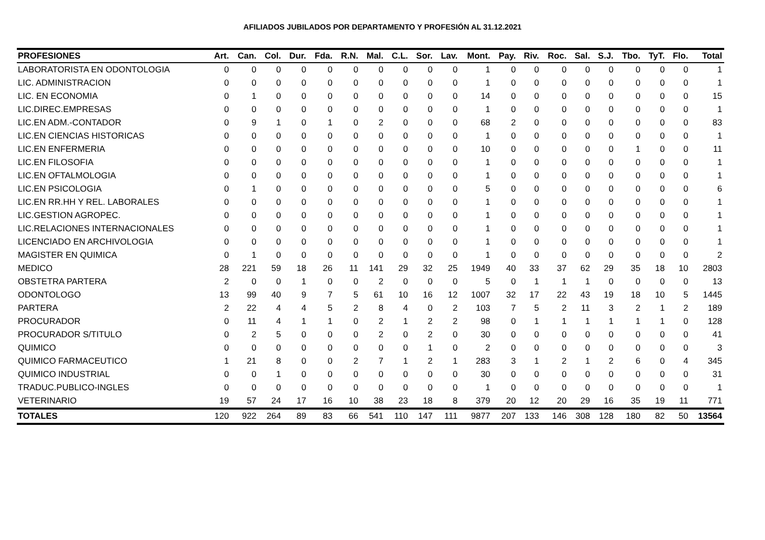AFILIADOS JUBILADOS POR DEPARTAMENTO Y PROFESIÓN AL 31.12.2021
| PROFESIONES | Art. | Can. | Col. | Dur. | Fda. | R.N. | Mal. | C.L. | Sor. | Lav. | Mont. | Pay. | Riv. | Roc. | Sal. | S.J. | Tbo. | TyT. | Flo. | Total |
| --- | --- | --- | --- | --- | --- | --- | --- | --- | --- | --- | --- | --- | --- | --- | --- | --- | --- | --- | --- | --- |
| LABORATORISTA EN ODONTOLOGIA | 0 | 0 | 0 | 0 | 0 | 0 | 0 | 0 | 0 | 0 | 1 | 0 | 0 | 0 | 0 | 0 | 0 | 0 | 0 | 1 |
| LIC. ADMINISTRACION | 0 | 0 | 0 | 0 | 0 | 0 | 0 | 0 | 0 | 0 | 1 | 0 | 0 | 0 | 0 | 0 | 0 | 0 | 0 | 1 |
| LIC. EN ECONOMIA | 0 | 1 | 0 | 0 | 0 | 0 | 0 | 0 | 0 | 0 | 14 | 0 | 0 | 0 | 0 | 0 | 0 | 0 | 0 | 15 |
| LIC.DIREC.EMPRESAS | 0 | 0 | 0 | 0 | 0 | 0 | 0 | 0 | 0 | 0 | 1 | 0 | 0 | 0 | 0 | 0 | 0 | 0 | 0 | 1 |
| LIC.EN ADM.-CONTADOR | 0 | 9 | 1 | 0 | 1 | 0 | 2 | 0 | 0 | 0 | 68 | 2 | 0 | 0 | 0 | 0 | 0 | 0 | 0 | 83 |
| LIC.EN CIENCIAS HISTORICAS | 0 | 0 | 0 | 0 | 0 | 0 | 0 | 0 | 0 | 0 | 1 | 0 | 0 | 0 | 0 | 0 | 0 | 0 | 0 | 1 |
| LIC.EN ENFERMERIA | 0 | 0 | 0 | 0 | 0 | 0 | 0 | 0 | 0 | 0 | 10 | 0 | 0 | 0 | 0 | 0 | 1 | 0 | 0 | 11 |
| LIC.EN FILOSOFIA | 0 | 0 | 0 | 0 | 0 | 0 | 0 | 0 | 0 | 0 | 1 | 0 | 0 | 0 | 0 | 0 | 0 | 0 | 0 | 1 |
| LIC.EN OFTALMOLOGIA | 0 | 0 | 0 | 0 | 0 | 0 | 0 | 0 | 0 | 0 | 1 | 0 | 0 | 0 | 0 | 0 | 0 | 0 | 0 | 1 |
| LIC.EN PSICOLOGIA | 0 | 1 | 0 | 0 | 0 | 0 | 0 | 0 | 0 | 0 | 5 | 0 | 0 | 0 | 0 | 0 | 0 | 0 | 0 | 6 |
| LIC.EN RR.HH Y REL. LABORALES | 0 | 0 | 0 | 0 | 0 | 0 | 0 | 0 | 0 | 0 | 1 | 0 | 0 | 0 | 0 | 0 | 0 | 0 | 0 | 1 |
| LIC.GESTION AGROPEC. | 0 | 0 | 0 | 0 | 0 | 0 | 0 | 0 | 0 | 0 | 1 | 0 | 0 | 0 | 0 | 0 | 0 | 0 | 0 | 1 |
| LIC.RELACIONES INTERNACIONALES | 0 | 0 | 0 | 0 | 0 | 0 | 0 | 0 | 0 | 0 | 1 | 0 | 0 | 0 | 0 | 0 | 0 | 0 | 0 | 1 |
| LICENCIADO EN ARCHIVOLOGIA | 0 | 0 | 0 | 0 | 0 | 0 | 0 | 0 | 0 | 0 | 1 | 0 | 0 | 0 | 0 | 0 | 0 | 0 | 0 | 1 |
| MAGISTER EN QUIMICA | 0 | 1 | 0 | 0 | 0 | 0 | 0 | 0 | 0 | 0 | 1 | 0 | 0 | 0 | 0 | 0 | 0 | 0 | 0 | 2 |
| MEDICO | 28 | 221 | 59 | 18 | 26 | 11 | 141 | 29 | 32 | 25 | 1949 | 40 | 33 | 37 | 62 | 29 | 35 | 18 | 10 | 2803 |
| OBSTETRA PARTERA | 2 | 0 | 0 | 1 | 0 | 0 | 2 | 0 | 0 | 0 | 5 | 0 | 1 | 1 | 1 | 0 | 0 | 0 | 0 | 13 |
| ODONTOLOGO | 13 | 99 | 40 | 9 | 7 | 5 | 61 | 10 | 16 | 12 | 1007 | 32 | 17 | 22 | 43 | 19 | 18 | 10 | 5 | 1445 |
| PARTERA | 2 | 22 | 4 | 4 | 5 | 2 | 8 | 4 | 0 | 2 | 103 | 7 | 5 | 2 | 11 | 3 | 2 | 1 | 2 | 189 |
| PROCURADOR | 0 | 11 | 4 | 1 | 1 | 0 | 2 | 1 | 2 | 2 | 98 | 0 | 1 | 1 | 1 | 1 | 1 | 1 | 0 | 128 |
| PROCURADOR S/TITULO | 0 | 2 | 5 | 0 | 0 | 0 | 2 | 0 | 2 | 0 | 30 | 0 | 0 | 0 | 0 | 0 | 0 | 0 | 0 | 41 |
| QUIMICO | 0 | 0 | 0 | 0 | 0 | 0 | 0 | 0 | 1 | 0 | 2 | 0 | 0 | 0 | 0 | 0 | 0 | 0 | 0 | 3 |
| QUIMICO FARMACEUTICO | 1 | 21 | 8 | 0 | 0 | 2 | 7 | 1 | 2 | 1 | 283 | 3 | 1 | 2 | 1 | 2 | 6 | 0 | 4 | 345 |
| QUIMICO INDUSTRIAL | 0 | 0 | 1 | 0 | 0 | 0 | 0 | 0 | 0 | 0 | 30 | 0 | 0 | 0 | 0 | 0 | 0 | 0 | 0 | 31 |
| TRADUC.PUBLICO-INGLES | 0 | 0 | 0 | 0 | 0 | 0 | 0 | 0 | 0 | 0 | 1 | 0 | 0 | 0 | 0 | 0 | 0 | 0 | 0 | 1 |
| VETERINARIO | 19 | 57 | 24 | 17 | 16 | 10 | 38 | 23 | 18 | 8 | 379 | 20 | 12 | 20 | 29 | 16 | 35 | 19 | 11 | 771 |
| TOTALES | 120 | 922 | 264 | 89 | 83 | 66 | 541 | 110 | 147 | 111 | 9877 | 207 | 133 | 146 | 308 | 128 | 180 | 82 | 50 | 13564 |